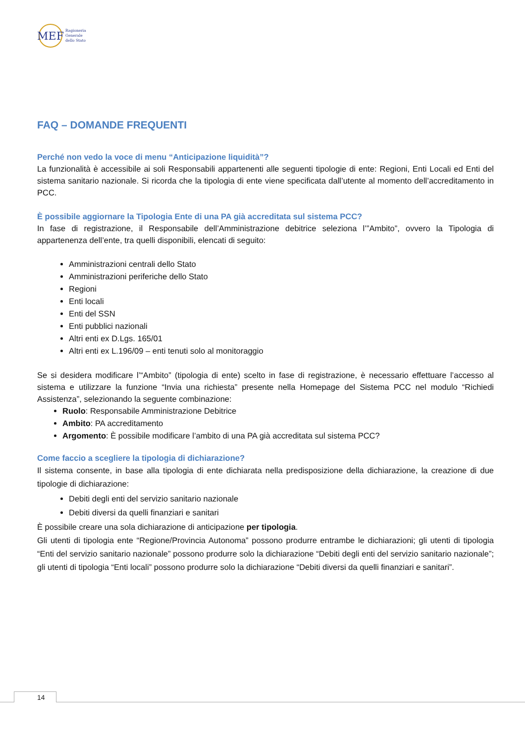MEF
Ragioneria
Generale
dello Stato
FAQ – DOMANDE FREQUENTI
Perché non vedo la voce di menu “Anticipazione liquidità”?
La funzionalità è accessibile ai soli Responsabili appartenenti alle seguenti tipologie di ente: Regioni, Enti Locali ed Enti del sistema sanitario nazionale. Si ricorda che la tipologia di ente viene specificata dall’utente al momento dell’accreditamento in PCC.
È possibile aggiornare la Tipologia Ente di una PA già accreditata sul sistema PCC?
In fase di registrazione, il Responsabile dell’Amministrazione debitrice seleziona l’”Ambito”, ovvero la Tipologia di appartenenza dell’ente, tra quelli disponibili, elencati di seguito:
Amministrazioni centrali dello Stato
Amministrazioni periferiche dello Stato
Regioni
Enti locali
Enti del SSN
Enti pubblici nazionali
Altri enti ex D.Lgs. 165/01
Altri enti ex L.196/09 – enti tenuti solo al monitoraggio
Se si desidera modificare l’“Ambito” (tipologia di ente) scelto in fase di registrazione, è necessario effettuare l’accesso al sistema e utilizzare la funzione “Invia una richiesta” presente nella Homepage del Sistema PCC nel modulo “Richiedi Assistenza”, selezionando la seguente combinazione:
Ruolo: Responsabile Amministrazione Debitrice
Ambito: PA accreditamento
Argomento: È possibile modificare l’ambito di una PA già accreditata sul sistema PCC?
Come faccio a scegliere la tipologia di dichiarazione?
Il sistema consente, in base alla tipologia di ente dichiarata nella predisposizione della dichiarazione, la creazione di due tipologie di dichiarazione:
Debiti degli enti del servizio sanitario nazionale
Debiti diversi da quelli finanziari e sanitari
È possibile creare una sola dichiarazione di anticipazione per tipologia.
Gli utenti di tipologia ente “Regione/Provincia Autonoma” possono produrre entrambe le dichiarazioni; gli utenti di tipologia “Enti del servizio sanitario nazionale” possono produrre solo la dichiarazione “Debiti degli enti del servizio sanitario nazionale”; gli utenti di tipologia “Enti locali” possono produrre solo la dichiarazione “Debiti diversi da quelli finanziari e sanitari”.
14